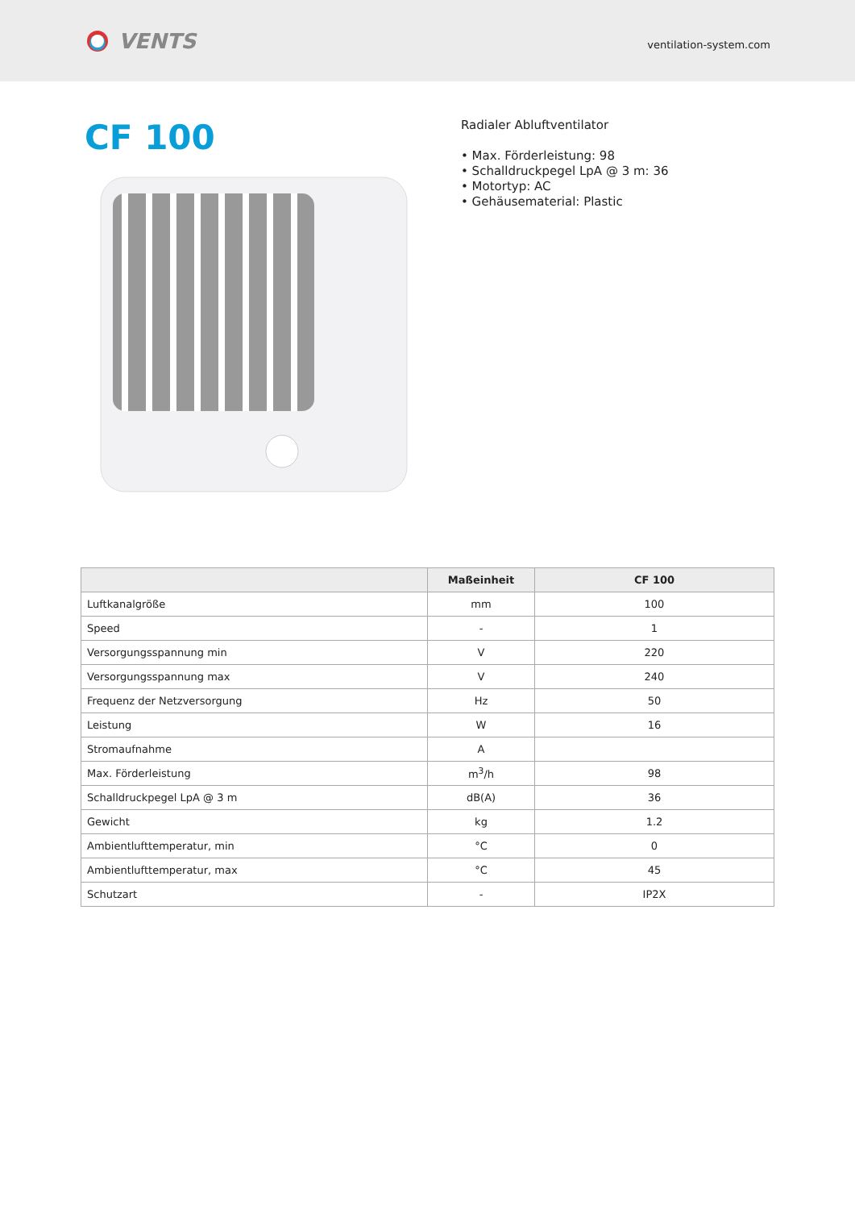VENTS
ventilation-system.com
CF 100
Radialer Abluftventilator
• Max. Förderleistung: 98
• Schalldruckpegel LpA @ 3 m: 36
• Motortyp: AC
• Gehäusematerial: Plastic
| | Maßeinheit | CF 100 |
| --- | --- | --- |
| Luftkanalgröße | mm | 100 |
| Speed | - | 1 |
| Versorgungsspannung min | V | 220 |
| Versorgungsspannung max | V | 240 |
| Frequenz der Netzversorgung | Hz | 50 |
| Leistung | W | 16 |
| Stromaufnahme | A | |
| Max. Förderleistung | m<sup>3</sup>/h | 98 |
| Schalldruckpegel LpA @ 3 m | dB(A) | 36 |
| Gewicht | kg | 1.2 |
| Ambientlufttemperatur, min | °C | 0 |
| Ambientlufttemperatur, max | °C | 45 |
| Schutzart | - | IP2X |